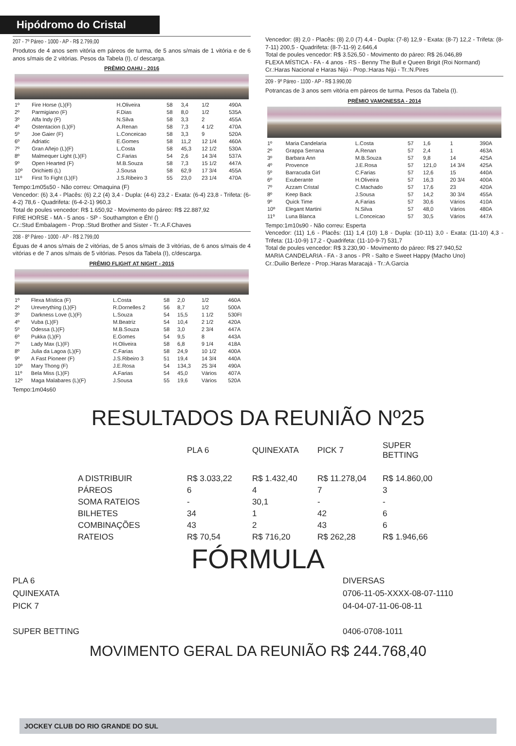Hipódromo do Cristal
207 - 7º Páreo - 1000 - AP - R$ 2.799,00
Produtos de 4 anos sem vitória em páreos de turma, de 5 anos s/mais de 1 vitória e de 6 anos s/mais de 2 vitórias. Pesos da Tabela (I), c/ descarga.
PRÊMIO OAHU - 2016
| 1º | Fire Horse (L)(F) | H.Oliveira | 58 | 3,4 | 1/2 | 490A |
| 2º | Parmigiano (F) | F.Dias | 58 | 8,0 | 1/2 | 535A |
| 3º | Alfa Indy (F) | N.Silva | 58 | 3,3 | 2 | 455A |
| 4º | Ostentacion (L)(F) | A.Renan | 58 | 7,3 | 4 1/2 | 470A |
| 5º | Joe Gaier (F) | L.Conceicao | 58 | 3,3 | 9 | 520A |
| 6º | Adriatic | E.Gomes | 58 | 11,2 | 12 1/4 | 460A |
| 7º | Gran Añejo (L)(F) | L.Costa | 58 | 45,3 | 12 1/2 | 530A |
| 8º | Malmequer Light (L)(F) | C.Farias | 54 | 2,6 | 14 3/4 | 537A |
| 9º | Open Hearted (F) | M.B.Souza | 58 | 7,3 | 15 1/2 | 447A |
| 10º | Orichietti (L) | J.Sousa | 58 | 62,9 | 17 3/4 | 455A |
| 11º | First To Fight (L)(F) | J.S.Ribeiro 3 | 55 | 23,0 | 23 1/4 | 470A |
Tempo:1m05s50 - Não correu: Omaquina (F)
Vencedor: (6) 3,4 - Placês: (6) 2,2 (4) 3,4 - Dupla: (4-6) 23,2 - Exata: (6-4) 23,8 - Trifeta: (6-4-2) 78,6 - Quadrifeta: (6-4-2-1) 960,3
Total de poules vencedor: R$ 1.650,92 - Movimento do páreo: R$ 22.887,92
FIRE HORSE - MA - 5 anos - SP - Southampton e Éh! ()
Cr.:Stud Embalagem - Prop.:Stud Brother and Sister - Tr.:A.F.Chaves
208 - 8º Páreo - 1000 - AP - R$ 2.799,00
Éguas de 4 anos s/mais de 2 vitórias, de 5 anos s/mais de 3 vitórias, de 6 anos s/mais de 4 vitórias e de 7 anos s/mais de 5 vitórias. Pesos da Tabela (I), c/descarga.
PRÊMIO FLIGHT AT NIGHT - 2015
| 1º | Flexa Mística (F) | L.Costa | 58 | 2,0 | 1/2 | 460A |
| 2º | Ureverything (L)(F) | R.Dornelles 2 | 56 | 8,7 | 1/2 | 500A |
| 3º | Darkness Love (L)(F) | L.Souza | 54 | 15,5 | 1 1/2 | 530FI |
| 4º | Vuba (L)(F) | M.Beatriz | 54 | 10,4 | 2 1/2 | 420A |
| 5º | Odessa (L)(F) | M.B.Souza | 58 | 3,0 | 2 3/4 | 447A |
| 6º | Pukka (L)(F) | E.Gomes | 54 | 9,5 | 8 | 443A |
| 7º | Lady Max (L)(F) | H.Oliveira | 58 | 6,8 | 9 1/4 | 418A |
| 8º | Julia da Lagoa (L)(F) | C.Farias | 58 | 24,9 | 10 1/2 | 400A |
| 9º | A Fast Pioneer (F) | J.S.Ribeiro 3 | 51 | 19,4 | 14 3/4 | 440A |
| 10º | Mary Thong (F) | J.E.Rosa | 54 | 134,3 | 25 3/4 | 490A |
| 11º | Bela Miss (L)(F) | A.Farias | 54 | 45,0 | Vários | 407A |
| 12º | Maga Malabares (L)(F) | J.Sousa | 55 | 19,6 | Vários | 520A |
Tempo:1m04s60
Vencedor: (8) 2,0 - Placês: (8) 2,0 (7) 4,4 - Dupla: (7-8) 12,9 - Exata: (8-7) 12,2 - Trifeta: (8-7-11) 200,5 - Quadrifeta: (8-7-11-9) 2.646,4
Total de poules vencedor: R$ 3.526,50 - Movimento do páreo: R$ 26.046,89
FLEXA MÍSTICA - FA - 4 anos - RS - Benny The Bull e Queen Brigit (Roi Normand)
Cr.:Haras Nacional e Haras Nijú - Prop.:Haras Nijú - Tr.:N.Pires
209 - 9º Páreo - 1100 - AP - R$ 3.990,00
Potrancas de 3 anos sem vitória em páreos de turma. Pesos da Tabela (I).
PRÊMIO VAMONESSA - 2014
| 1º | Maria Candelaria | L.Costa | 57 | 1,6 | 1 | 390A |
| 2º | Grappa Serrana | A.Renan | 57 | 2,4 | 1 | 463A |
| 3º | Barbara Ann | M.B.Souza | 57 | 9,8 | 14 | 425A |
| 4º | Provence | J.E.Rosa | 57 | 121,0 | 14 3/4 | 425A |
| 5º | Barracuda Girl | C.Farias | 57 | 12,6 | 15 | 440A |
| 6º | Exuberante | H.Oliveira | 57 | 16,3 | 20 3/4 | 400A |
| 7º | Azzam Cristal | C.Machado | 57 | 17,6 | 23 | 420A |
| 8º | Keep Back | J.Sousa | 57 | 14,2 | 30 3/4 | 455A |
| 9º | Quick Time | A.Farias | 57 | 30,6 | Vários | 410A |
| 10º | Elegant Martini | N.Silva | 57 | 48,0 | Vários | 480A |
| 11º | Luna Blanca | L.Conceicao | 57 | 30,5 | Vários | 447A |
Tempo:1m10s90 - Não correu: Esperta
Vencedor: (11) 1,6 - Placês: (11) 1,4 (10) 1,8 - Dupla: (10-11) 3,0 - Exata: (11-10) 4,3 - Trifeta: (11-10-9) 17,2 - Quadrifeta: (11-10-9-7) 531,7
Total de poules vencedor: R$ 3.230,90 - Movimento do páreo: R$ 27.940,52
MARIA CANDELARIA - FA - 3 anos - PR - Salto e Sweet Happy (Macho Uno)
Cr.:Duilio Berleze - Prop.:Haras Maracajá - Tr.:A.Garcia
RESULTADOS DA REUNIÃO Nº25
| | PLA 6 | QUINEXATA | PICK 7 | SUPER BETTING |
| A DISTRIBUIR | R$ 3.033,22 | R$ 1.432,40 | R$ 11.278,04 | R$ 14.860,00 |
| PÁREOS | 6 | 4 | 7 | 3 |
| SOMA RATEIOS | - | 30,1 | - | - |
| BILHETES | 34 | 1 | 42 | 6 |
| COMBINAÇÕES | 43 | 2 | 43 | 6 |
| RATEIOS | R$ 70,54 | R$ 716,20 | R$ 262,28 | R$ 1.946,66 |
FÓRMULA
PLA 6
QUINEXATA
PICK 7
SUPER BETTING
DIVERSAS
0706-11-05-XXXX-08-07-1110
04-04-07-11-06-08-11
0406-0708-1011
MOVIMENTO GERAL DA REUNIÃO R$ 244.768,40
JOCKEY CLUB DO RIO GRANDE DO SUL